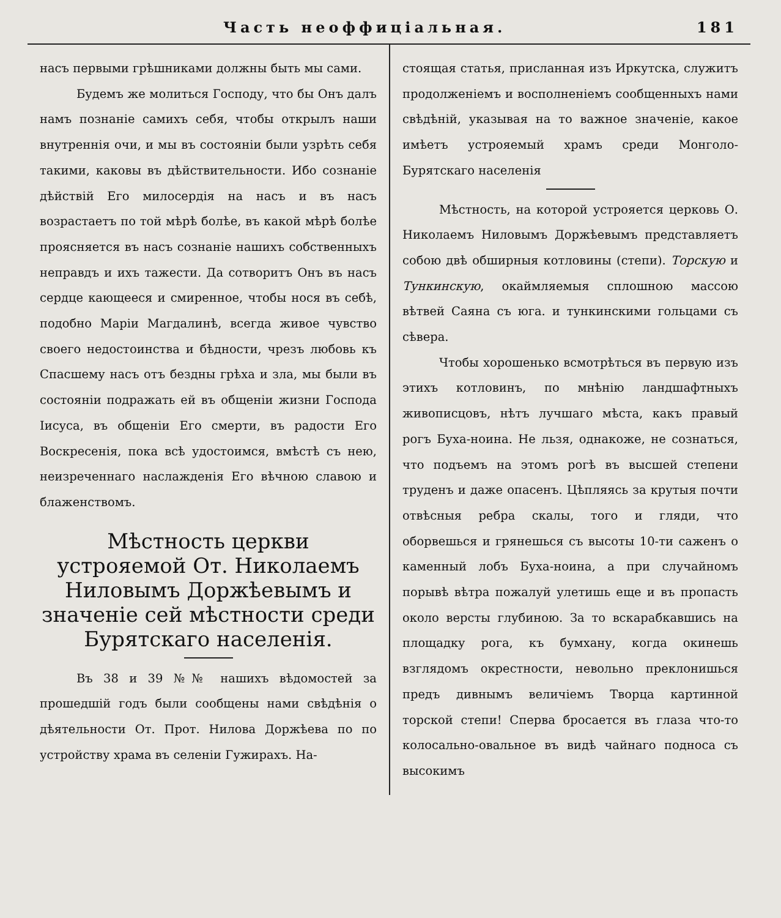Часть неоффиціальная. 181
насъ первыми грѣшниками должны быть мы сами.
Будемъ же молиться Господу, что бы Онъ далъ намъ познаніе самихъ себя, чтобы открылъ наши внутреннія очи, и мы въ состояніи были узрѣть себя такими, каковы въ дѣйствительности. Ибо сознаніе дѣйствій Его милосердія на насъ и въ насъ возрастаетъ по той мѣрѣ болѣе, въ какой мѣрѣ болѣе проясняется въ насъ сознаніе нашихъ собственныхъ неправдъ и ихъ тажести. Да сотворитъ Онъ въ насъ сердце кающееся и смиренное, чтобы нося въ себѣ, подобно Маріи Магдалинѣ, всегда живое чувство своего недостоинства и бѣдности, чрезъ любовь къ Спасшему насъ отъ бездны грѣха и зла, мы были въ состояніи подражать ей въ общеніи жизни Господа Іисуса, въ общеніи Его смерти, въ радости Его Воскресенія, пока всѣ удостоимся, вмѣстѣ съ нею, неизреченнаго наслажденія Его вѣчною славою и блаженствомъ.
Мѣстность церкви устрояемой От. Николаемъ Ниловымъ Доржѣевымъ и значеніе сей мѣстности среди Бурятскаго населенія.
Въ 38 и 39 №№ нашихъ вѣдомостей за прошедшій годъ были сообщены нами свѣдѣнія о дѣятельности От. Прот. Нилова Доржѣева по по устройству храма въ селеніи Гужирахъ. На-
стоящая статья, присланная изъ Иркутска, служитъ продолженіемъ и восполненіемъ сообщенныхъ нами свѣдѣній, указывая на то важное значеніе, какое имѣетъ устрояемый храмъ среди Монголо-Бурятскаго населенія
Мѣстность, на которой устрояется церковь О. Николаемъ Ниловымъ Доржѣевымъ представляетъ собою двѣ обширныя котловины (степи). Торскую и Тункинскую, окаймляемыя сплошною массою вѣтвей Саяна съ юга. и тункинскими гольцами съ сѣвера.
Чтобы хорошенько всмотрѣться въ первую изъ этихъ котловинъ, по мнѣнію ландшафтныхъ живописцовъ, нѣтъ лучшаго мѣста, какъ правый рогъ Буха-ноина. Не льзя, однакоже, не сознаться, что подъемъ на этомъ рогѣ въ высшей степени труденъ и даже опасенъ. Цѣпляясь за крутыя почти отвѣсныя ребра скалы, того и гляди, что оборвешься и грянешься съ высоты 10-ти саженъ о каменный лобъ Буха-ноина, а при случайномъ порывѣ вѣтра пожалуй улетишь еще и въ пропасть около версты глубиною. За то вскарабкавшись на площадку рога, къ бумхану, когда окинешь взглядомъ окрестности, невольно преклонишься предъ дивнымъ величіемъ Творца картинной торской степи! Сперва бросается въ глаза что-то колосально-овальное въ видѣ чайнаго подноса съ высокимъ